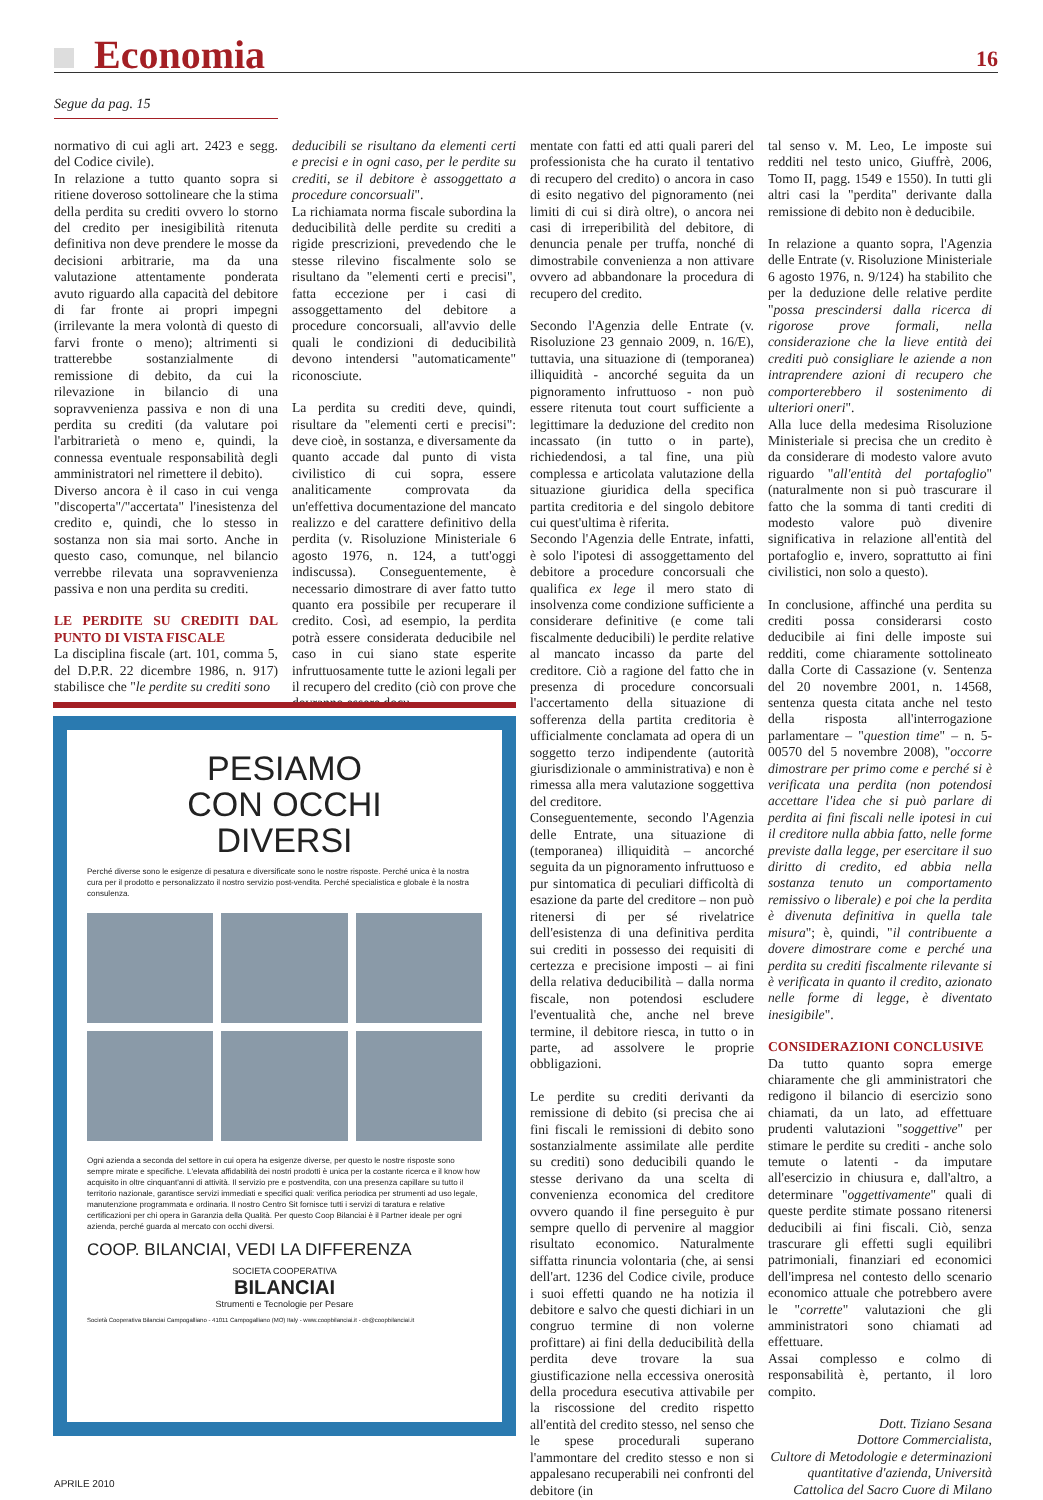Economia
16
Segue da pag. 15
normativo di cui agli art. 2423 e segg. del Codice civile).
In relazione a tutto quanto sopra si ritiene doveroso sottolineare che la stima della perdita su crediti ovvero lo storno del credito per inesigibilità ritenuta definitiva non deve prendere le mosse da decisioni arbitrarie, ma da una valutazione attentamente ponderata avuto riguardo alla capacità del debitore di far fronte ai propri impegni (irrilevante la mera volontà di questo di farvi fronte o meno); altrimenti si tratterebbe sostanzialmente di remissione di debito, da cui la rilevazione in bilancio di una sopravvenienza passiva e non di una perdita su crediti (da valutare poi l'arbitrarietà o meno e, quindi, la connessa eventuale responsabilità degli amministratori nel rimettere il debito).
Diverso ancora è il caso in cui venga "discoperta"/"accertata" l'inesistenza del credito e, quindi, che lo stesso in sostanza non sia mai sorto. Anche in questo caso, comunque, nel bilancio verrebbe rilevata una sopravvenienza passiva e non una perdita su crediti.
LE PERDITE SU CREDITI DAL PUNTO DI VISTA FISCALE
La disciplina fiscale (art. 101, comma 5, del D.P.R. 22 dicembre 1986, n. 917) stabilisce che "le perdite su crediti sono
deducibili se risultano da elementi certi e precisi e in ogni caso, per le perdite su crediti, se il debitore è assoggettato a procedure concorsuali".
La richiamata norma fiscale subordina la deducibilità delle perdite su crediti a rigide prescrizioni, prevedendo che le stesse rilevino fiscalmente solo se risultano da "elementi certi e precisi", fatta eccezione per i casi di assoggettamento del debitore a procedure concorsuali, all'avvio delle quali le condizioni di deducibilità devono intendersi "automaticamente" riconosciute.
La perdita su crediti deve, quindi, risultare da "elementi certi e precisi": deve cioè, in sostanza, e diversamente da quanto accade dal punto di vista civilistico di cui sopra, essere analiticamente comprovata da un'effettiva documentazione del mancato realizzo e del carattere definitivo della perdita (v. Risoluzione Ministeriale 6 agosto 1976, n. 124, a tutt'oggi indiscussa). Conseguentemente, è necessario dimostrare di aver fatto tutto quanto era possibile per recuperare il credito. Così, ad esempio, la perdita potrà essere considerata deducibile nel caso in cui siano state esperite infruttuosamente tutte le azioni legali per il recupero del credito (ciò con prove che dovranno essere docu-
PESIAMO
CON OCCHI
DIVERSI
Perché diverse sono le esigenze di pesatura e diversificate sono le nostre risposte. Perché unica è la nostra cura per il prodotto e personalizzato il nostro servizio post-vendita. Perché specialistica e globale è la nostra consulenza.
Ogni azienda a seconda del settore in cui opera ha esigenze diverse, per questo le nostre risposte sono sempre mirate e specifiche. L'elevata affidabilità dei nostri prodotti è unica per la costante ricerca e il know how acquisito in oltre cinquant'anni di attività. Il servizio pre e postvendita, con una presenza capillare su tutto il territorio nazionale, garantisce servizi immediati e specifici quali: verifica periodica per strumenti ad uso legale, manutenzione programmata e ordinaria. Il nostro Centro Sit fornisce tutti i servizi di taratura e relative certificazioni per chi opera in Garanzia della Qualità. Per questo Coop Bilanciai è il Partner ideale per ogni azienda, perché guarda al mercato con occhi diversi.
COOP. BILANCIAI, VEDI LA DIFFERENZA
SOCIETA COOPERATIVA
BILANCIAI
Strumenti e Tecnologie per Pesare
Società Cooperativa Bilanciai Campogalliano - 41011 Campogalliano (MO) Italy - www.coopbilanciai.it - cb@coopbilanciai.it
mentate con fatti ed atti quali pareri del professionista che ha curato il tentativo di recupero del credito) o ancora in caso di esito negativo del pignoramento (nei limiti di cui si dirà oltre), o ancora nei casi di irreperibilità del debitore, di denuncia penale per truffa, nonché di dimostrabile convenienza a non attivare ovvero ad abbandonare la procedura di recupero del credito.
Secondo l'Agenzia delle Entrate (v. Risoluzione 23 gennaio 2009, n. 16/E), tuttavia, una situazione di (temporanea) illiquidità - ancorché seguita da un pignoramento infruttuoso - non può essere ritenuta tout court sufficiente a legittimare la deduzione del credito non incassato (in tutto o in parte), richiedendosi, a tal fine, una più complessa e articolata valutazione della situazione giuridica della specifica partita creditoria e del singolo debitore cui quest'ultima è riferita.
Secondo l'Agenzia delle Entrate, infatti, è solo l'ipotesi di assoggettamento del debitore a procedure concorsuali che qualifica ex lege il mero stato di insolvenza come condizione sufficiente a considerare definitive (e come tali fiscalmente deducibili) le perdite relative al mancato incasso da parte del creditore. Ciò a ragione del fatto che in presenza di procedure concorsuali l'accertamento della situazione di sofferenza della partita creditoria è ufficialmente conclamata ad opera di un soggetto terzo indipendente (autorità giurisdizionale o amministrativa) e non è rimessa alla mera valutazione soggettiva del creditore.
Conseguentemente, secondo l'Agenzia delle Entrate, una situazione di (temporanea) illiquidità – ancorché seguita da un pignoramento infruttuoso e pur sintomatica di peculiari difficoltà di esazione da parte del creditore – non può ritenersi di per sé rivelatrice dell'esistenza di una definitiva perdita sui crediti in possesso dei requisiti di certezza e precisione imposti – ai fini della relativa deducibilità – dalla norma fiscale, non potendosi escludere l'eventualità che, anche nel breve termine, il debitore riesca, in tutto o in parte, ad assolvere le proprie obbligazioni.
Le perdite su crediti derivanti da remissione di debito (si precisa che ai fini fiscali le remissioni di debito sono sostanzialmente assimilate alle perdite su crediti) sono deducibili quando le stesse derivano da una scelta di convenienza economica del creditore ovvero quando il fine perseguito è pur sempre quello di pervenire al maggior risultato economico. Naturalmente siffatta rinuncia volontaria (che, ai sensi dell'art. 1236 del Codice civile, produce i suoi effetti quando ne ha notizia il debitore e salvo che questi dichiari in un congruo termine di non volerne profittare) ai fini della deducibilità della perdita deve trovare la sua giustificazione nella eccessiva onerosità della procedura esecutiva attivabile per la riscossione del credito rispetto all'entità del credito stesso, nel senso che le spese procedurali superano l'ammontare del credito stesso e non si appalesano recuperabili nei confronti del debitore (in
tal senso v. M. Leo, Le imposte sui redditi nel testo unico, Giuffrè, 2006, Tomo II, pagg. 1549 e 1550). In tutti gli altri casi la "perdita" derivante dalla remissione di debito non è deducibile.
In relazione a quanto sopra, l'Agenzia delle Entrate (v. Risoluzione Ministeriale 6 agosto 1976, n. 9/124) ha stabilito che per la deduzione delle relative perdite "possa prescindersi dalla ricerca di rigorose prove formali, nella considerazione che la lieve entità dei crediti può consigliare le aziende a non intraprendere azioni di recupero che comporterebbero il sostenimento di ulteriori oneri".
Alla luce della medesima Risoluzione Ministeriale si precisa che un credito è da considerare di modesto valore avuto riguardo "all'entità del portafoglio" (naturalmente non si può trascurare il fatto che la somma di tanti crediti di modesto valore può divenire significativa in relazione all'entità del portafoglio e, invero, soprattutto ai fini civilistici, non solo a questo).
In conclusione, affinché una perdita su crediti possa considerarsi costo deducibile ai fini delle imposte sui redditi, come chiaramente sottolineato dalla Corte di Cassazione (v. Sentenza del 20 novembre 2001, n. 14568, sentenza questa citata anche nel testo della risposta all'interrogazione parlamentare – "question time" – n. 5-00570 del 5 novembre 2008), "occorre dimostrare per primo come e perché si è verificata una perdita (non potendosi accettare l'idea che si può parlare di perdita ai fini fiscali nelle ipotesi in cui il creditore nulla abbia fatto, nelle forme previste dalla legge, per esercitare il suo diritto di credito, ed abbia nella sostanza tenuto un comportamento remissivo o liberale) e poi che la perdita è divenuta definitiva in quella tale misura"; è, quindi, "il contribuente a dovere dimostrare come e perché una perdita su crediti fiscalmente rilevante si è verificata in quanto il credito, azionato nelle forme di legge, è diventato inesigibile".
CONSIDERAZIONI CONCLUSIVE
Da tutto quanto sopra emerge chiaramente che gli amministratori che redigono il bilancio di esercizio sono chiamati, da un lato, ad effettuare prudenti valutazioni "soggettive" per stimare le perdite su crediti - anche solo temute o latenti - da imputare all'esercizio in chiusura e, dall'altro, a determinare "oggettivamente" quali di queste perdite stimate possano ritenersi deducibili ai fini fiscali. Ciò, senza trascurare gli effetti sugli equilibri patrimoniali, finanziari ed economici dell'impresa nel contesto dello scenario economico attuale che potrebbero avere le "corrette" valutazioni che gli amministratori sono chiamati ad effettuare.
Assai complesso e colmo di responsabilità è, pertanto, il loro compito.
Dott. Tiziano Sesana
Dottore Commercialista,
Cultore di Metodologie e determinazioni quantitative d'azienda, Università Cattolica del Sacro Cuore di Milano
APRILE 2010